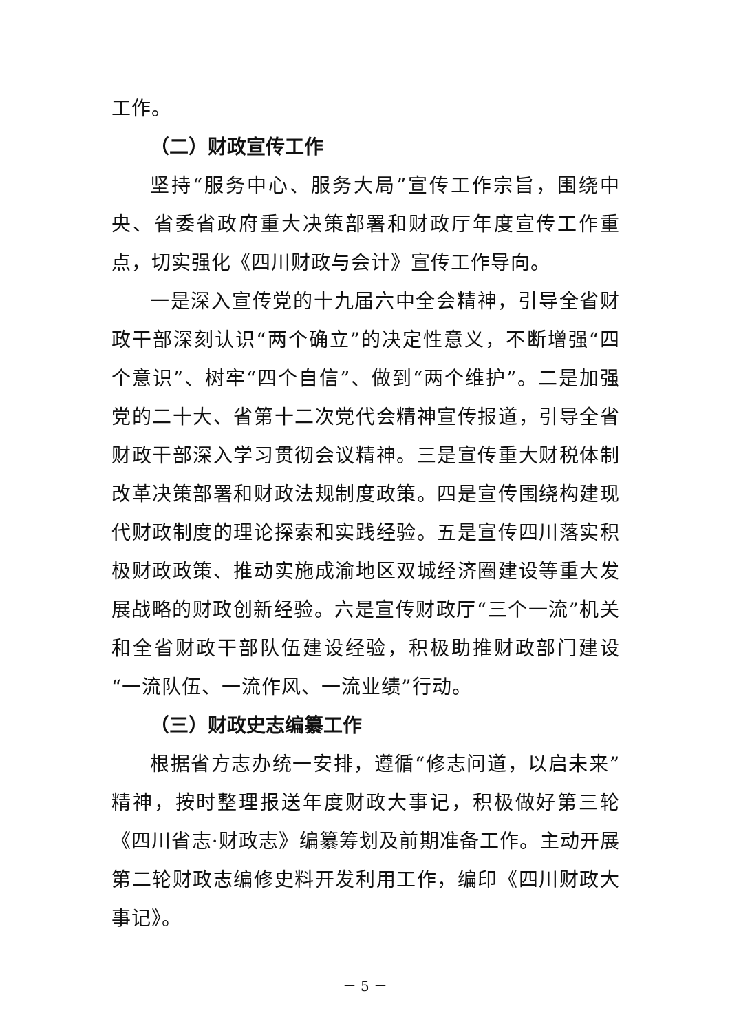工作。
（二）财政宣传工作
坚持“服务中心、服务大局”宣传工作宗旨，围绕中央、省委省政府重大决策部署和财政厅年度宣传工作重点，切实强化《四川财政与会计》宣传工作导向。
一是深入宣传党的十九届六中全会精神，引导全省财政干部深刻认识“两个确立”的决定性意义，不断增强“四个意识”、树牢“四个自信”、做到“两个维护”。二是加强党的二十大、省第十二次党代会精神宣传报道，引导全省财政干部深入学习贯彻会议精神。三是宣传重大财税体制改革决策部署和财政法规制度政策。四是宣传围绕构建现代财政制度的理论探索和实践经验。五是宣传四川落实积极财政政策、推动实施成渝地区双城经济圈建设等重大发展战略的财政创新经验。六是宣传财政厅“三个一流”机关和全省财政干部队伍建设经验，积极助推财政部门建设“一流队伍、一流作风、一流业绩”行动。
（三）财政史志编纂工作
根据省方志办统一安排，遵循“修志问道，以启未来”精神，按时整理报送年度财政大事记，积极做好第三轮《四川省志·财政志》编纂筹划及前期准备工作。主动开展第二轮财政志编修史料开发利用工作，编印《四川财政大事记》。
－ 5 －